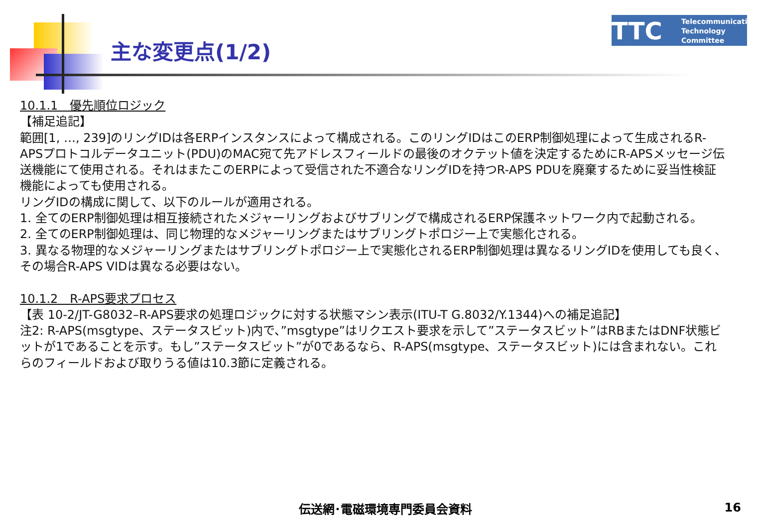主な変更点(1/2)
TTC
Telecommunication
Technology
Committee
10.1.1　優先順位ロジック
【補足追記】
範囲[1, …, 239]のリングIDは各ERPインスタンスによって構成される。このリングIDはこのERP制御処理によって生成されるR-APSプロトコルデータユニット(PDU)のMAC宛て先アドレスフィールドの最後のオクテット値を決定するためにR-APSメッセージ伝送機能にて使用される。それはまたこのERPによって受信された不適合なリングIDを持つR-APS PDUを廃棄するために妥当性検証機能によっても使用される。
リングIDの構成に関して、以下のルールが適用される。
1. 全てのERP制御処理は相互接続されたメジャーリングおよびサブリングで構成されるERP保護ネットワーク内で起動される。
2. 全てのERP制御処理は、同じ物理的なメジャーリングまたはサブリングトポロジー上で実態化される。
3. 異なる物理的なメジャーリングまたはサブリングトポロジー上で実態化されるERP制御処理は異なるリングIDを使用しても良く、その場合R-APS VIDは異なる必要はない。
10.1.2　R-APS要求プロセス
【表 10-2/JT-G8032–R-APS要求の処理ロジックに対する状態マシン表示(ITU-T G.8032/Y.1344)への補足追記】
注2: R-APS(msgtype、ステータスビット)内で、”msgtype”はリクエスト要求を示して”ステータスビット”はRBまたはDNF状態ビットが1であることを示す。もし”ステータスビット”が0であるなら、R-APS(msgtype、ステータスビット)には含まれない。これらのフィールドおよび取りうる値は10.3節に定義される。
伝送網･電磁環境専門委員会資料 16